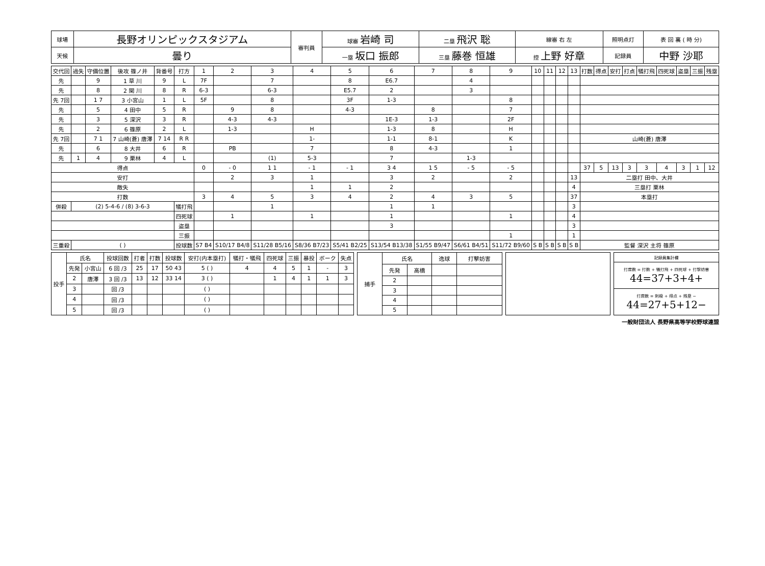| 球場 | 長野オリンピックスタジアム | 審判員 | 球審 岩崎 司 | 二塁 飛沢 聡 | 線審 右 左 | 照明点灯 | 表 回 裏 ( 時 分) |
| 天候 | 曇り | | 一塁 坂口 振郎 | 三塁 藤巻 恒雄 | 控 上野 好章 | 記録員 | 中野 沙耶 |
| 交代回 | 過失 | 守備位置 | 後攻 篠ノ井 | 背番号 | 打方 | 1 | 2 | 3 | 4 | 5 | 6 | 7 | 8 | 9 | 10 | 11 | 12 | 13 | 打数 | 得点 | 安打 | 打点 | 犠打飛 | 四死球 | 盗塁 | 三振 | 残塁 |
| --- | --- | --- | --- | --- | --- | --- | --- | --- | --- | --- | --- | --- | --- | --- | --- | --- | --- | --- | --- | --- | --- | --- | --- | --- | --- | --- | --- |
| 先 | | 9 | 1 草 川 | 9 | L | 7F | | 7 | | 8 | E6.7 | | 4 | | | | | | | | | | | | | | |
| 先 | | 8 | 2 関 川 | 8 | R | 6-3 | | 6-3 | | E5.7 | 2 | | 3 | | | | | | | | | | | | | | |
| 先 7回 | | 1 7 | 3 小宮山 | 1 | L | 5F | | 8 | | 3F | 1-3 | | | 8 | | | | | | | | | | | | | |
| 先 | | 5 | 4 田中 | 5 | R | | 9 | 8 | | 4-3 | | 8 | | 7 | | | | | | | | | | | | | |
| 先 | | 3 | 5 深沢 | 3 | R | | 4-3 | 4-3 | | | 1E-3 | 1-3 | | 2F | | | | | | | | | | | | | |
| 先 | | 2 | 6 篠原 | 2 | L | | 1-3 | | H | | 1-3 | 8 | | H | | | | | | | | | | | | | |
| 先 7回 | | 7 1 | 7 山崎(蒼) 唐澤 | 7 14 | R R | | | | 1- | | 1-1 | 8-1 | | K | | | | | 山崎(蒼) 唐澤 | | | | | | | | |
| 先 | | 6 | 8 大井 | 6 | R | | PB | | 7 | | 8 | 4-3 | | 1 | | | | | | | | | | | | | |
| 先 | 1 | 4 | 9 栗林 | 4 | L | | | (1) | 5-3 | | 7 | | 1-3 | | | | | | | | | | | | | | |
| 得点 | | | | | | 0 | - 0 | 1 1 | - 1 | - 1 | 3 4 | 1 5 | - 5 | - 5 | | | | | 37 | 5 | 13 | 3 | 3 | 4 | 3 | 1 | 12 |
| 安打 | | | | | | | 2 | 3 | 1 | | 3 | 2 | | 2 | | | | 13 | 二塁打 田中、大井 | | | | | | | | |
| 敵失 | | | | | | | | | 1 | 1 | 2 | | | | | | | 4 | 三塁打 栗林 | | | | | | | | |
| 打数 | | | | | | 3 | 4 | 5 | 3 | 4 | 2 | 4 | 3 | 5 | | | | 37 | 本塁打 | | | | | | | | |
| 併殺 | (2) 5-4-6 / (8) 3-6-3 | | | | 犠打飛 | | | 1 | | | 1 | 1 | | | | | | 3 | | | | | | | | | |
| | | | | | 四死球 | | 1 | | 1 | | 1 | | | 1 | | | | 4 | | | | | | | | | |
| | | | | | 盗塁 | | | | | | 3 | | | | | | | 3 | | | | | | | | | |
| | | | | | 三振 | | | | | | | | | 1 | | | | 1 | | | | | | | | | |
| 三重殺 | ( ) | | | | 投球数 | S7 B4 | S10/17 B4/8 | S11/28 B5/16 | S8/36 B7/23 | S5/41 B2/25 | S13/54 B13/38 | S1/55 B9/47 | S6/61 B4/51 | S11/72 B9/60 | S B | S B | S B | S B | 監督 深沢 主将 篠原 | | | | | | | | |
| 投手 | 氏名 | | 投球回数 | 打者 | 打数 | 投球数 | 安打(内本塁打) | 犠打・犠飛 | 四死球 | 三振 | 暴投 | ボーク | 失点 |
| --- | --- | --- | --- | --- | --- | --- | --- | --- | --- | --- | --- | --- | --- |
| | 先発 | 小宮山 | 6 回 /3 | 25 | 17 | 50 43 | 5 ( ) | 4 | 4 | 5 | 1 | - | 3 |
| | 2 | 唐澤 | 3 回 /3 | 13 | 12 | 33 14 | 3 ( ) | | 1 | 4 | 1 | 1 | 3 |
| | 3 | | 回 /3 | | | | ( ) | | | | | | |
| | 4 | | 回 /3 | | | | ( ) | | | | | | |
| | 5 | | 回 /3 | | | | ( ) | | | | | | |
| 捕手 | 氏名 | | 逸球 | 打撃妨害 |
| --- | --- | --- | --- | --- |
| | 先発 | 高橋 | | |
| | 2 | | | |
| | 3 | | | |
| | 4 | | | |
| | 5 | | | |
| 記録員集計欄 |
| 打席数 = 打数 + 犠打飛 + 四死球 + 打撃妨害 44=37+3+4+ |
| 打席数 = 刺殺 + 得点 + 残塁 − 44=27+5+12− |
一般財団法人 長野県高等学校野球連盟